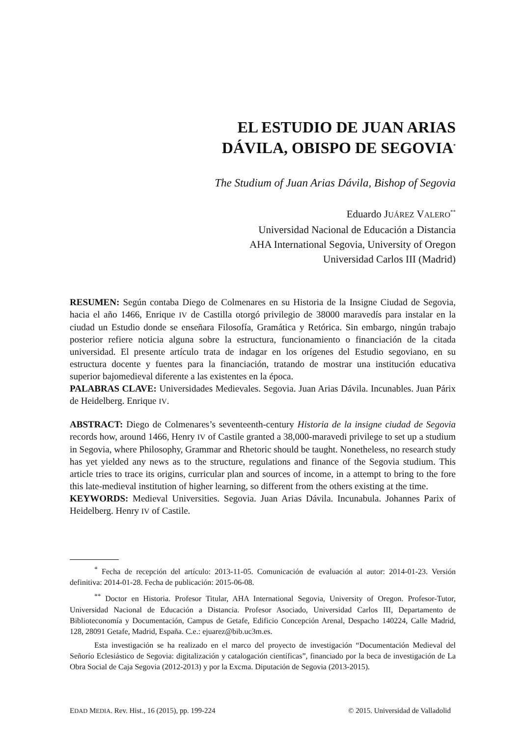EL ESTUDIO DE JUAN ARIAS
DÁVILA, OBISPO DE SEGOVIA<sup>*</sup>
The Studium of Juan Arias Dávila, Bishop of Segovia
Eduardo JUÁREZ VALERO<sup>**</sup>
Universidad Nacional de Educación a Distancia
AHA International Segovia, University of Oregon
Universidad Carlos III (Madrid)
RESUMEN: Según contaba Diego de Colmenares en su Historia de la Insigne Ciudad de Segovia, hacia el año 1466, Enrique IV de Castilla otorgó privilegio de 38000 maravedís para instalar en la ciudad un Estudio donde se enseñara Filosofía, Gramática y Retórica. Sin embargo, ningún trabajo posterior refiere noticia alguna sobre la estructura, funcionamiento o financiación de la citada universidad. El presente artículo trata de indagar en los orígenes del Estudio segoviano, en su estructura docente y fuentes para la financiación, tratando de mostrar una institución educativa superior bajomedieval diferente a las existentes en la época.
PALABRAS CLAVE: Universidades Medievales. Segovia. Juan Arias Dávila. Incunables. Juan Párix de Heidelberg. Enrique IV.
ABSTRACT: Diego de Colmenares’s seventeenth-century Historia de la insigne ciudad de Segovia records how, around 1466, Henry IV of Castile granted a 38,000-maravedi privilege to set up a studium in Segovia, where Philosophy, Grammar and Rhetoric should be taught. Nonetheless, no research study has yet yielded any news as to the structure, regulations and finance of the Segovia studium. This article tries to trace its origins, curricular plan and sources of income, in a attempt to bring to the fore this late-medieval institution of higher learning, so different from the others existing at the time.
KEYWORDS: Medieval Universities. Segovia. Juan Arias Dávila. Incunabula. Johannes Parix of Heidelberg. Henry IV of Castile.
<sup>*</sup> Fecha de recepción del artículo: 2013-11-05. Comunicación de evaluación al autor: 2014-01-23. Versión definitiva: 2014-01-28. Fecha de publicación: 2015-06-08.
<sup>**</sup> Doctor en Historia. Profesor Titular, AHA International Segovia, University of Oregon. Profesor-Tutor, Universidad Nacional de Educación a Distancia. Profesor Asociado, Universidad Carlos III, Departamento de Biblioteconomía y Documentación, Campus de Getafe, Edificio Concepción Arenal, Despacho 140224, Calle Madrid, 128, 28091 Getafe, Madrid, España. C.e.: ejuarez@bib.uc3m.es.
Esta investigación se ha realizado en el marco del proyecto de investigación “Documentación Medieval del Señorío Eclesiástico de Segovia: digitalización y catalogación científicas”, financiado por la beca de investigación de La Obra Social de Caja Segovia (2012-2013) y por la Excma. Diputación de Segovia (2013-2015).
EDAD MEDIA. Rev. Hist., 16 (2015), pp. 199-224 © 2015. Universidad de Valladolid